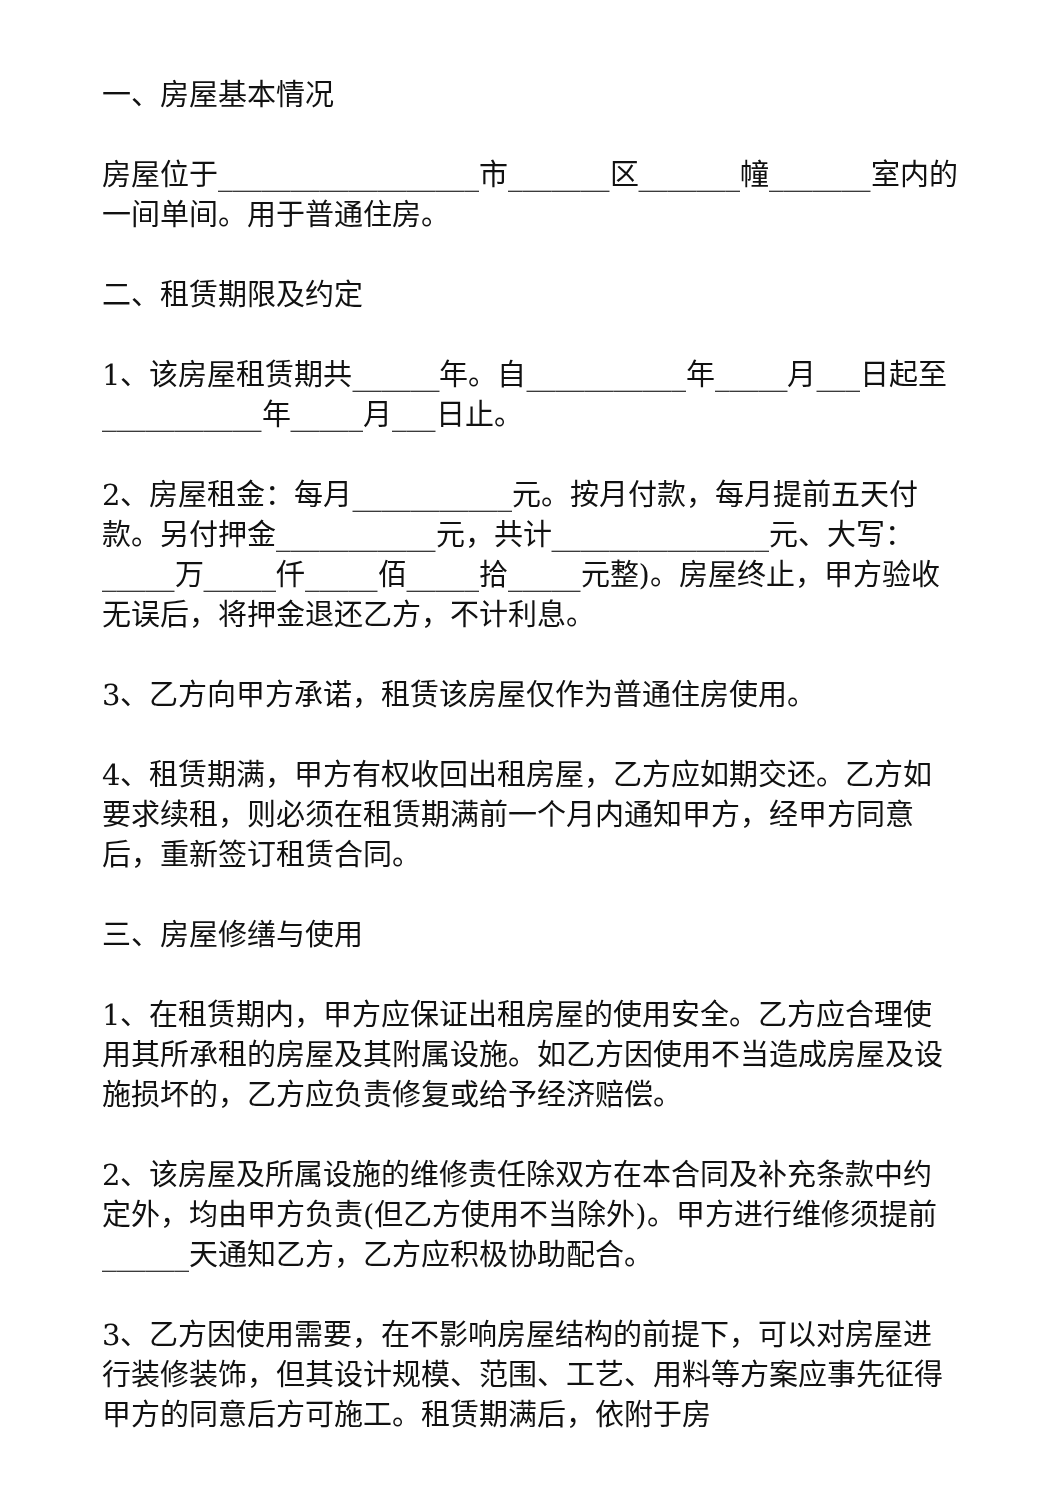一、房屋基本情况
房屋位于__________________市_______区_______幢_______室内的一间单间。用于普通住房。
二、租赁期限及约定
1、该房屋租赁期共______年。自___________年_____月___日起至___________年_____月___日止。
2、房屋租金：每月___________元。按月付款，每月提前五天付款。另付押金___________元，共计_______________元、大写：_____万_____仟_____佰_____拾_____元整)。房屋终止，甲方验收无误后，将押金退还乙方，不计利息。
3、乙方向甲方承诺，租赁该房屋仅作为普通住房使用。
4、租赁期满，甲方有权收回出租房屋，乙方应如期交还。乙方如要求续租，则必须在租赁期满前一个月内通知甲方，经甲方同意后，重新签订租赁合同。
三、房屋修缮与使用
1、在租赁期内，甲方应保证出租房屋的使用安全。乙方应合理使用其所承租的房屋及其附属设施。如乙方因使用不当造成房屋及设施损坏的，乙方应负责修复或给予经济赔偿。
2、该房屋及所属设施的维修责任除双方在本合同及补充条款中约定外，均由甲方负责(但乙方使用不当除外)。甲方进行维修须提前______天通知乙方，乙方应积极协助配合。
3、乙方因使用需要，在不影响房屋结构的前提下，可以对房屋进行装修装饰，但其设计规模、范围、工艺、用料等方案应事先征得甲方的同意后方可施工。租赁期满后，依附于房